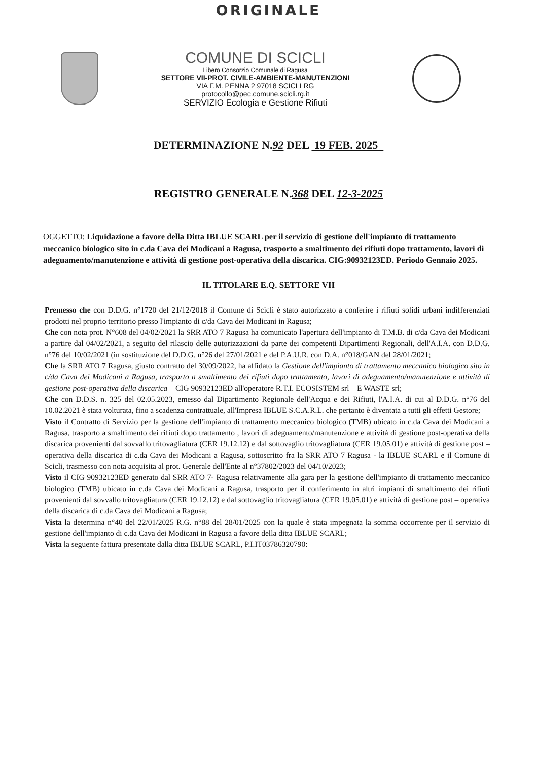ORIGINALE
COMUNE DI SCICLI
Libero Consorzio Comunale di Ragusa
SETTORE VII-PROT. CIVILE-AMBIENTE-MANUTENZIONI
VIA F.M. PENNA 2 97018 SCICLI RG
protocollo@pec.comune.scicli.rg.it
SERVIZIO Ecologia e Gestione Rifiuti
DETERMINAZIONE N.92 DEL 19 FEB. 2025
REGISTRO GENERALE N.368 DEL 12-3-2025
OGGETTO: Liquidazione a favore della Ditta IBLUE SCARL per il servizio di gestione dell'impianto di trattamento meccanico biologico sito in c.da Cava dei Modicani a Ragusa, trasporto a smaltimento dei rifiuti dopo trattamento, lavori di adeguamento/manutenzione e attività di gestione post-operativa della discarica. CIG:90932123ED. Periodo Gennaio 2025.
IL TITOLARE E.Q. SETTORE VII
Premesso che con D.D.G. n°1720 del 21/12/2018 il Comune di Scicli è stato autorizzato a conferire i rifiuti solidi urbani indifferenziati prodotti nel proprio territorio presso l'impianto di c/da Cava dei Modicani in Ragusa;
Che con nota prot. N°608 del 04/02/2021 la SRR ATO 7 Ragusa ha comunicato l'apertura dell'impianto di T.M.B. di c/da Cava dei Modicani a partire dal 04/02/2021, a seguito del rilascio delle autorizzazioni da parte dei competenti Dipartimenti Regionali, dell'A.I.A. con D.D.G. n°76 del 10/02/2021 (in sostituzione del D.D.G. n°26 del 27/01/2021 e del P.A.U.R. con D.A. n°018/GAN del 28/01/2021;
Che la SRR ATO 7 Ragusa, giusto contratto del 30/09/2022, ha affidato la Gestione dell'impianto di trattamento meccanico biologico sito in c/da Cava dei Modicani a Ragusa, trasporto a smaltimento dei rifiuti dopo trattamento, lavori di adeguamento/manutenzione e attività di gestione post-operativa della discarica – CIG 90932123ED all'operatore R.T.I. ECOSISTEM srl – E WASTE srl;
Che con D.D.S. n. 325 del 02.05.2023, emesso dal Dipartimento Regionale dell'Acqua e dei Rifiuti, l'A.I.A. di cui al D.D.G. n°76 del 10.02.2021 è stata volturata, fino a scadenza contrattuale, all'Impresa IBLUE S.C.A.R.L. che pertanto è diventata a tutti gli effetti Gestore;
Visto il Contratto di Servizio per la gestione dell'impianto di trattamento meccanico biologico (TMB) ubicato in c.da Cava dei Modicani a Ragusa, trasporto a smaltimento dei rifiuti dopo trattamento , lavori di adeguamento/manutenzione e attività di gestione post-operativa della discarica provenienti dal sovvallo tritovagliatura (CER 19.12.12) e dal sottovaglio tritovagliatura (CER 19.05.01) e attività di gestione post – operativa della discarica di c.da Cava dei Modicani a Ragusa, sottoscritto fra la SRR ATO 7 Ragusa - la IBLUE SCARL e il Comune di Scicli, trasmesso con nota acquisita al prot. Generale dell'Ente al n°37802/2023 del 04/10/2023;
Visto il CIG 90932123ED generato dal SRR ATO 7- Ragusa relativamente alla gara per la gestione dell'impianto di trattamento meccanico biologico (TMB) ubicato in c.da Cava dei Modicani a Ragusa, trasporto per il conferimento in altri impianti di smaltimento dei rifiuti provenienti dal sovvallo tritovagliatura (CER 19.12.12) e dal sottovaglio tritovagliatura (CER 19.05.01) e attività di gestione post – operativa della discarica di c.da Cava dei Modicani a Ragusa;
Vista la determina n°40 del 22/01/2025 R.G. n°88 del 28/01/2025 con la quale è stata impegnata la somma occorrente per il servizio di gestione dell'impianto di c.da Cava dei Modicani in Ragusa a favore della ditta IBLUE SCARL;
Vista la seguente fattura presentate dalla ditta IBLUE SCARL, P.I.IT03786320790: